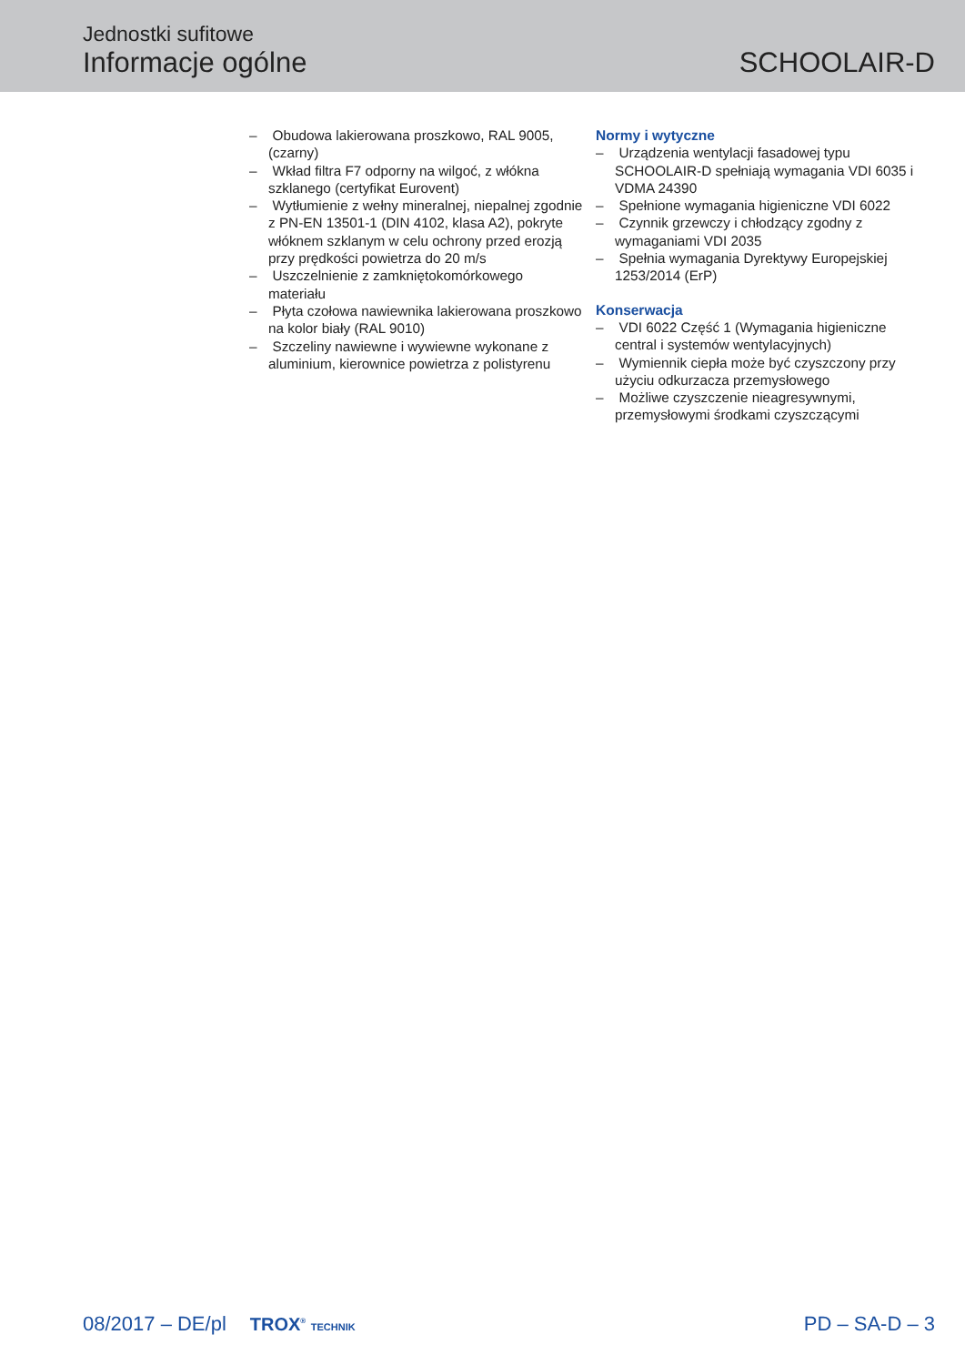Jednostki sufitowe
Informacje ogólne
SCHOOLAIR-D
– Obudowa lakierowana proszkowo, RAL 9005, (czarny)
– Wkład filtra F7 odporny na wilgoć, z włókna szklanego (certyfikat Eurovent)
– Wytłumienie z wełny mineralnej, niepalnej zgodnie z PN-EN 13501-1 (DIN 4102, klasa A2), pokryte włóknem szklanym w celu ochrony przed erozją przy prędkości powietrza do 20 m/s
– Uszczelnienie z zamkniętokomórkowego materiału
– Płyta czołowa nawiewnika lakierowana proszkowo na kolor biały (RAL 9010)
– Szczeliny nawiewne i wywiewne wykonane z aluminium, kierownice powietrza z polistyrenu
Normy i wytyczne
– Urządzenia wentylacji fasadowej typu SCHOOLAIR-D spełniają wymagania VDI 6035 i VDMA 24390
– Spełnione wymagania higieniczne VDI 6022
– Czynnik grzewczy i chłodzący zgodny z wymaganiami VDI 2035
– Spełnia wymagania Dyrektywy Europejskiej 1253/2014 (ErP)
Konserwacja
– VDI 6022 Część 1 (Wymagania higieniczne central i systemów wentylacyjnych)
– Wymiennik ciepła może być czyszczony przy użyciu odkurzacza przemysłowego
– Możliwe czyszczenie nieagresywnymi, przemysłowymi środkami czyszczącymi
08/2017 – DE/pl TROX<sup>®</sup> TECHNIK PD – SA-D – 3